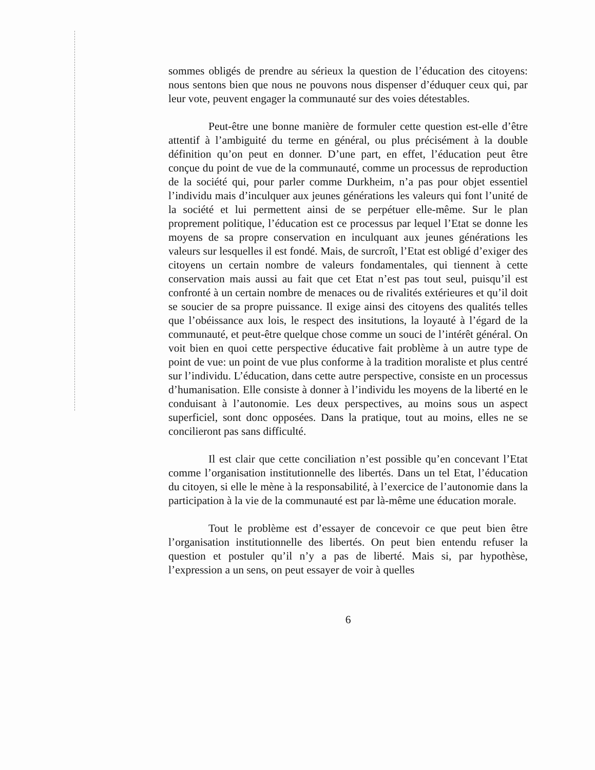sommes obligés de prendre au sérieux la question de l’éducation des citoyens: nous sentons bien que nous ne pouvons nous dispenser d’éduquer ceux qui, par leur vote, peuvent engager la communauté sur des voies détestables.
Peut-être une bonne manière de formuler cette question est-elle d’être attentif à l’ambiguité du terme en général, ou plus précisément à la double définition qu’on peut en donner. D’une part, en effet, l’éducation peut être conçue du point de vue de la communauté, comme un processus de reproduction de la société qui, pour parler comme Durkheim, n’a pas pour objet essentiel l’individu mais d’inculquer aux jeunes générations les valeurs qui font l’unité de la société et lui permettent ainsi de se perpétuer elle-même. Sur le plan proprement politique, l’éducation est ce processus par lequel l’Etat se donne les moyens de sa propre conservation en inculquant aux jeunes générations les valeurs sur lesquelles il est fondé. Mais, de surcroît, l’Etat est obligé d’exiger des citoyens un certain nombre de valeurs fondamentales, qui tiennent à cette conservation mais aussi au fait que cet Etat n’est pas tout seul, puisqu’il est confronté à un certain nombre de menaces ou de rivalités extérieures et qu’il doit se soucier de sa propre puissance. Il exige ainsi des citoyens des qualités telles que l’obéissance aux lois, le respect des insitutions, la loyauté à l’égard de la communauté, et peut-être quelque chose comme un souci de l’intérêt général. On voit bien en quoi cette perspective éducative fait problème à un autre type de point de vue: un point de vue plus conforme à la tradition moraliste et plus centré sur l’individu. L’éducation, dans cette autre perspective, consiste en un processus d’humanisation. Elle consiste à donner à l’individu les moyens de la liberté en le conduisant à l’autonomie. Les deux perspectives, au moins sous un aspect superficiel, sont donc opposées. Dans la pratique, tout au moins, elles ne se concilieront pas sans difficulté.
Il est clair que cette conciliation n’est possible qu’en concevant l’Etat comme l’organisation institutionnelle des libertés. Dans un tel Etat, l’éducation du citoyen, si elle le mène à la responsabilité, à l’exercice de l’autonomie dans la participation à la vie de la communauté est par là-même une éducation morale.
Tout le problème est d’essayer de concevoir ce que peut bien être l’organisation institutionnelle des libertés. On peut bien entendu refuser la question et postuler qu’il n’y a pas de liberté. Mais si, par hypothèse, l’expression a un sens, on peut essayer de voir à quelles
6